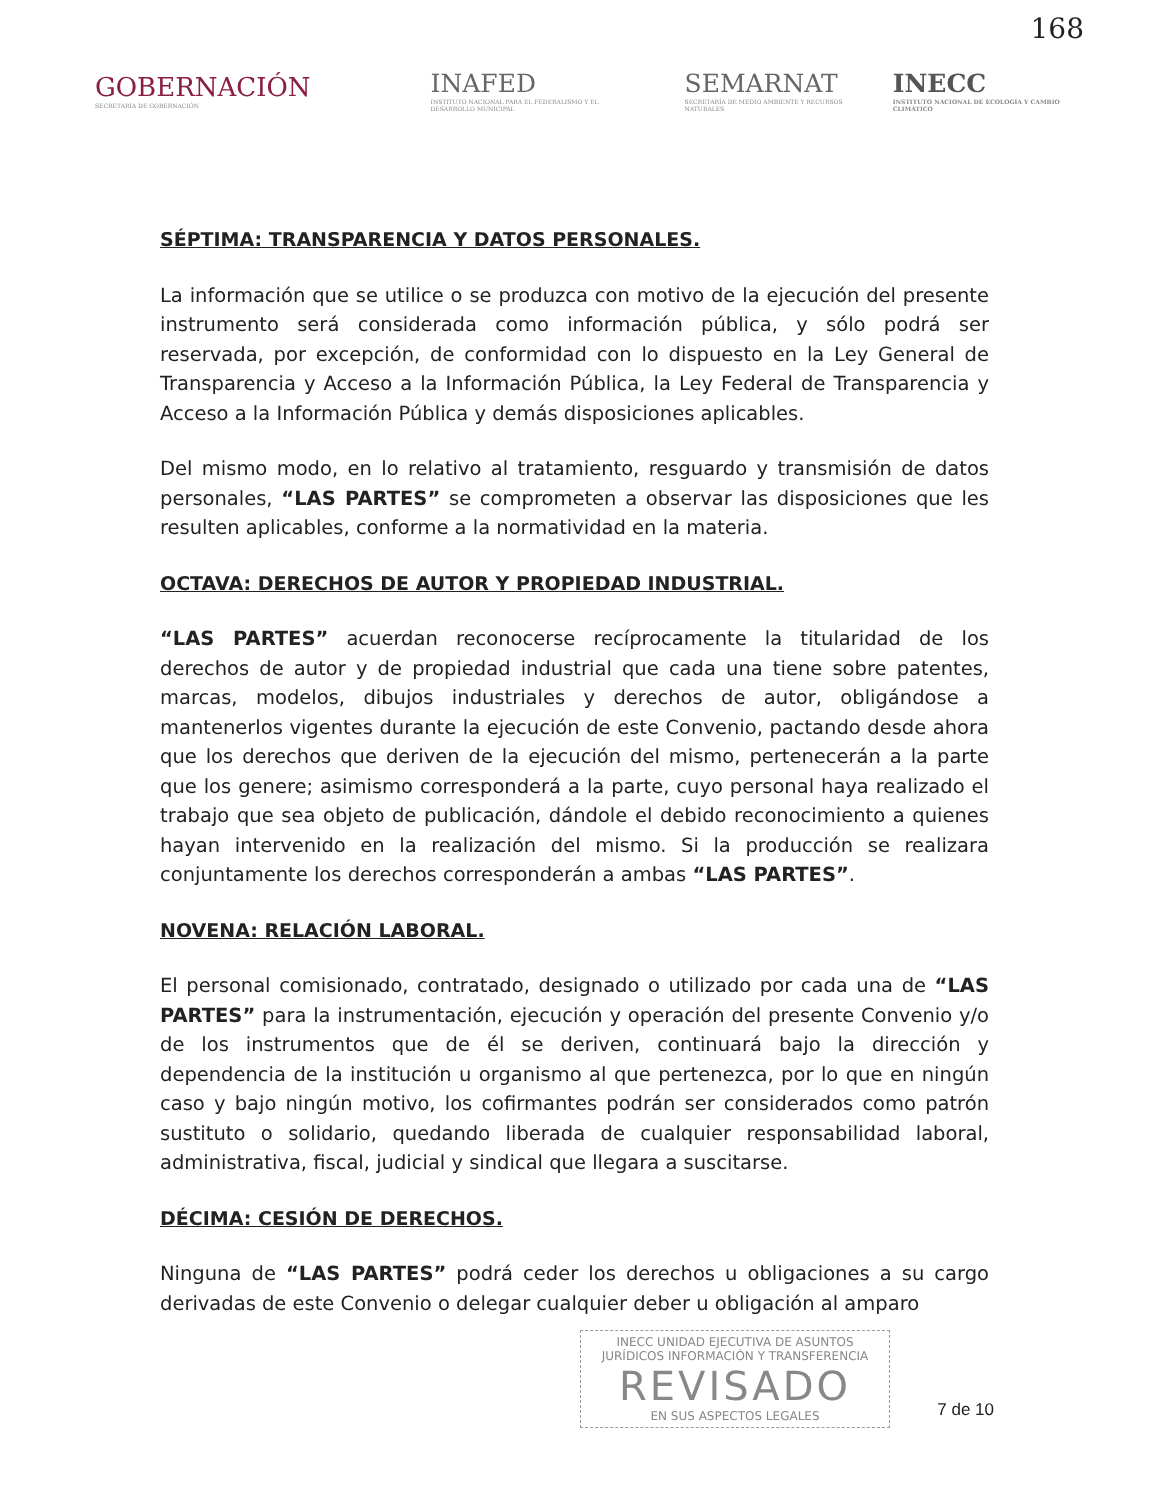168
GOBERNACIÓN
SECRETARÍA DE GOBERNACIÓN
INAFED
INSTITUTO NACIONAL PARA EL FEDERALISMO Y EL DESARROLLO MUNICIPAL
SEMARNAT
SECRETARÍA DE MEDIO AMBIENTE Y RECURSOS NATURALES
INECC
INSTITUTO NACIONAL DE ECOLOGÍA Y CAMBIO CLIMÁTICO
SÉPTIMA: TRANSPARENCIA Y DATOS PERSONALES.
La información que se utilice o se produzca con motivo de la ejecución del presente instrumento será considerada como información pública, y sólo podrá ser reservada, por excepción, de conformidad con lo dispuesto en la Ley General de Transparencia y Acceso a la Información Pública, la Ley Federal de Transparencia y Acceso a la Información Pública y demás disposiciones aplicables.
Del mismo modo, en lo relativo al tratamiento, resguardo y transmisión de datos personales, “LAS PARTES” se comprometen a observar las disposiciones que les resulten aplicables, conforme a la normatividad en la materia.
OCTAVA: DERECHOS DE AUTOR Y PROPIEDAD INDUSTRIAL.
“LAS PARTES” acuerdan reconocerse recíprocamente la titularidad de los derechos de autor y de propiedad industrial que cada una tiene sobre patentes, marcas, modelos, dibujos industriales y derechos de autor, obligándose a mantenerlos vigentes durante la ejecución de este Convenio, pactando desde ahora que los derechos que deriven de la ejecución del mismo, pertenecerán a la parte que los genere; asimismo corresponderá a la parte, cuyo personal haya realizado el trabajo que sea objeto de publicación, dándole el debido reconocimiento a quienes hayan intervenido en la realización del mismo. Si la producción se realizara conjuntamente los derechos corresponderán a ambas “LAS PARTES”.
NOVENA: RELACIÓN LABORAL.
El personal comisionado, contratado, designado o utilizado por cada una de “LAS PARTES” para la instrumentación, ejecución y operación del presente Convenio y/o de los instrumentos que de él se deriven, continuará bajo la dirección y dependencia de la institución u organismo al que pertenezca, por lo que en ningún caso y bajo ningún motivo, los cofirmantes podrán ser considerados como patrón sustituto o solidario, quedando liberada de cualquier responsabilidad laboral, administrativa, fiscal, judicial y sindical que llegara a suscitarse.
DÉCIMA: CESIÓN DE DERECHOS.
Ninguna de “LAS PARTES” podrá ceder los derechos u obligaciones a su cargo derivadas de este Convenio o delegar cualquier deber u obligación al amparo
INECC UNIDAD EJECUTIVA DE ASUNTOS JURÍDICOS INFORMACIÓN Y TRANSFERENCIA
REVISADO
EN SUS ASPECTOS LEGALES
7 de 10